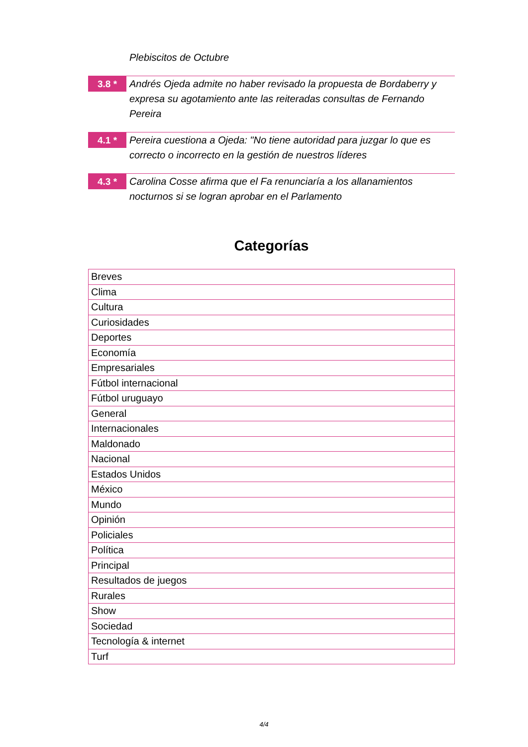Plebiscitos de Octubre
3.8 *
Andrés Ojeda admite no haber revisado la propuesta de Bordaberry y expresa su agotamiento ante las reiteradas consultas de Fernando Pereira
4.1 *
Pereira cuestiona a Ojeda: "No tiene autoridad para juzgar lo que es correcto o incorrecto en la gestión de nuestros líderes
4.3 *
Carolina Cosse afirma que el Fa renunciaría a los allanamientos nocturnos si se logran aprobar en el Parlamento
Categorías
| Breves |
| Clima |
| Cultura |
| Curiosidades |
| Deportes |
| Economía |
| Empresariales |
| Fútbol internacional |
| Fútbol uruguayo |
| General |
| Internacionales |
| Maldonado |
| Nacional |
| Estados Unidos |
| México |
| Mundo |
| Opinión |
| Policiales |
| Política |
| Principal |
| Resultados de juegos |
| Rurales |
| Show |
| Sociedad |
| Tecnología & internet |
| Turf |
4/4